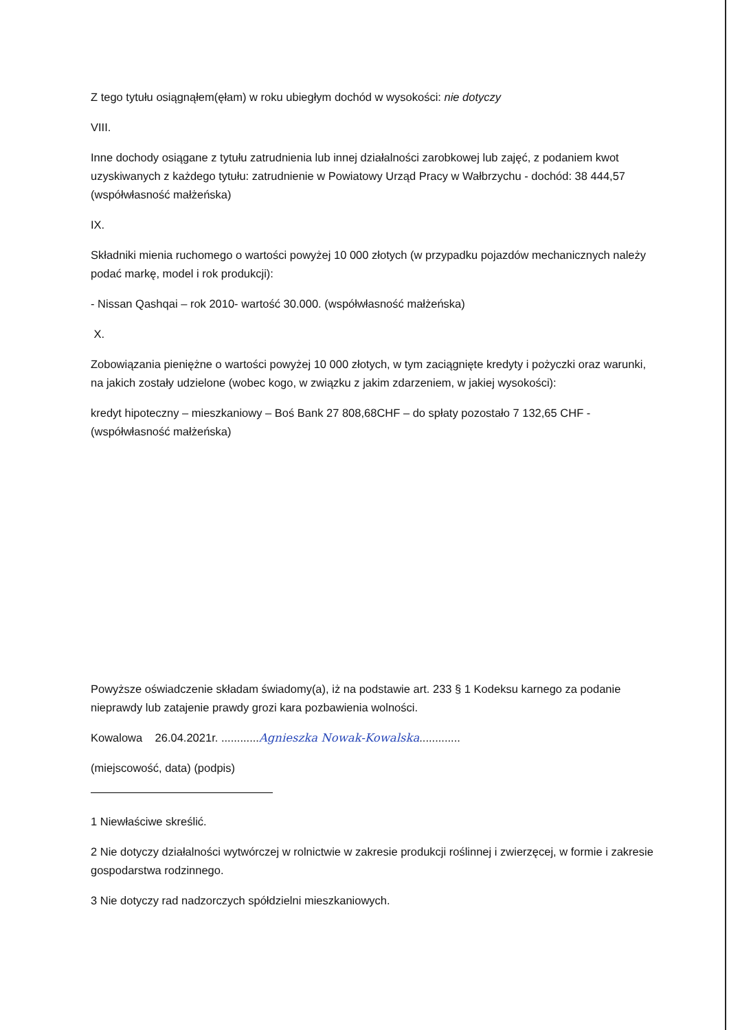Z tego tytułu osiągnąłem(ęłam) w roku ubiegłym dochód w wysokości: nie dotyczy
VIII.
Inne dochody osiągane z tytułu zatrudnienia lub innej działalności zarobkowej lub zajęć, z podaniem kwot uzyskiwanych z każdego tytułu: zatrudnienie w Powiatowy Urząd Pracy w Wałbrzychu - dochód: 38 444,57 (współwłasność małżeńska)
IX.
Składniki mienia ruchomego o wartości powyżej 10 000 złotych (w przypadku pojazdów mechanicznych należy podać markę, model i rok produkcji):
- Nissan Qashqai – rok 2010- wartość 30.000. (współwłasność małżeńska)
X.
Zobowiązania pieniężne o wartości powyżej 10 000 złotych, w tym zaciągnięte kredyty i pożyczki oraz warunki, na jakich zostały udzielone (wobec kogo, w związku z jakim zdarzeniem, w jakiej wysokości):
kredyt hipoteczny – mieszkaniowy – Boś Bank 27 808,68CHF – do spłaty pozostało 7 132,65 CHF - (współwłasność małżeńska)
Powyższe oświadczenie składam świadomy(a), iż na podstawie art. 233 § 1 Kodeksu karnego za podanie nieprawdy lub zatajenie prawdy grozi kara pozbawienia wolności.
Kowalowa 26.04.2021r. ............Agnieszka Nowak-Kowalska.............
(miejscowość, data) (podpis)
1 Niewłaściwe skreślić.
2 Nie dotyczy działalności wytwórczej w rolnictwie w zakresie produkcji roślinnej i zwierzęcej, w formie i zakresie gospodarstwa rodzinnego.
3 Nie dotyczy rad nadzorczych spółdzielni mieszkaniowych.